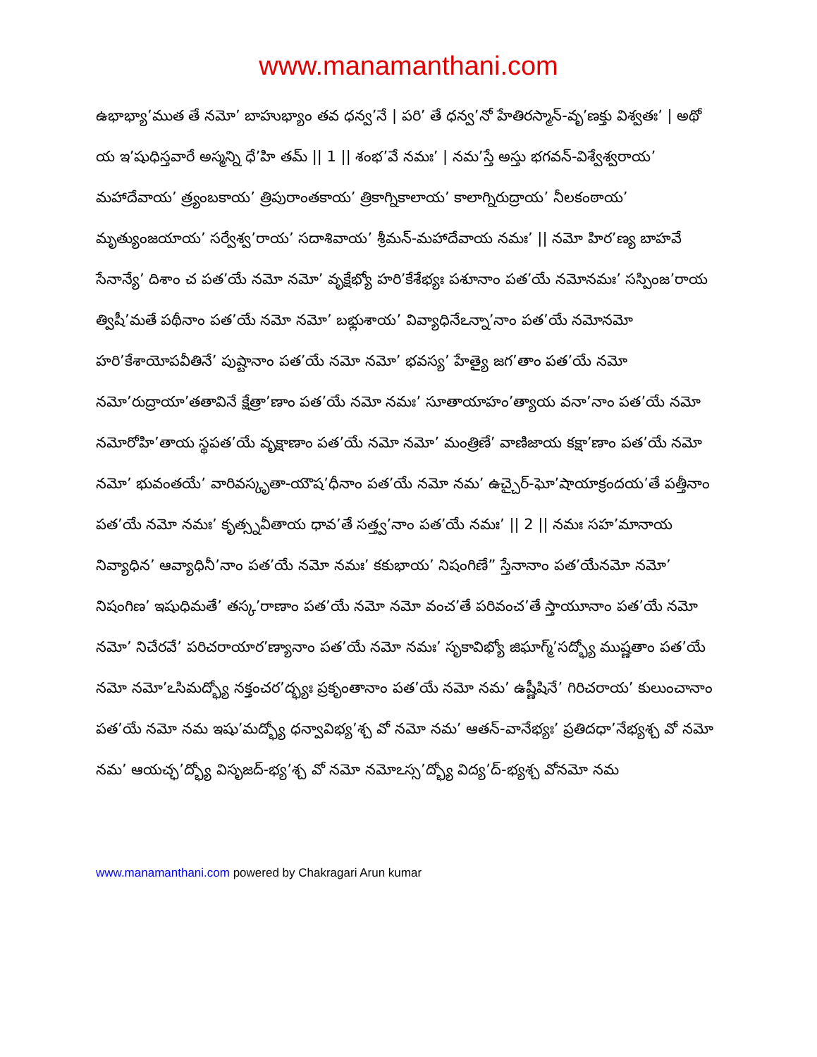www.manamanthani.com
ఉభాభ్యా’ముత తే నమో’ బాహుభ్యాం తవ ధన్వ’నే | పరి’ తే ధన్వ’నో హేతిరస్మాన్-వృ’ణక్తు విశ్వతః’ | అథో య ఇ’షుధిస్తవారే అస్మన్ని ధే’హి తమ్ || 1 || శంభ’వే నమః’ | నమ’స్తే అస్తు భగవన్-విశ్వేశ్వరాయ’ మహాదేవాయ’ త్ర్యంబకాయ’ త్రిపురాంతకాయ’ త్రికాగ్నికాలాయ’ కాలాగ్నిరుద్రాయ’ నీలకంఠాయ’ మృత్యుంజయాయ’ సర్వేశ్వ’రాయ’ సదాశివాయ’ శ్రీమన్-మహాదేవాయ నమః’ || నమో హిర’ణ్య బాహవే సేనాన్యే’ దిశాం చ పత’యే నమో నమో’ వృక్షేభ్యో హరి’కేశేభ్యః పశూనాం పత’యే నమోనమః’ సస్పింజ’రాయ త్విషీ’మతే పథీనాం పత’యే నమో నమో’ బభ్లుశాయ’ వివ్యాధినేఽన్నా’నాం పత’యే నమోనమో హరి’కేశాయోపవీతినే’ పుష్టానాం పత’యే నమో నమో’ భవస్య’ హేత్యై జగ’తాం పత’యే నమో నమో’రుద్రాయా’తతావినే క్షేత్రా’ణాం పత’యే నమో నమః’ సూతాయాహం’త్యాయ వనా’నాం పత’యే నమో నమోరోహి’తాయ స్థపత’యే వృక్షాణాం పత’యే నమో నమో’ మంత్రిణే’ వాణిజాయ కక్షా’ణాం పత’యే నమో నమో’ భువంతయే’ వారివస్కృతా-యౌష’ధీనాం పత’యే నమో నమ’ ఉచ్చైర్-ఘో’షాయాక్రందయ’తే పత్తీనాం పత’యే నమో నమః’ కృత్స్నవీతాయ ధావ’తే సత్త్వ’నాం పత’యే నమః’ || 2 || నమః సహ’మానాయ నివ్యాధిన’ ఆవ్యాధినీ’నాం పత’యే నమో నమః’ కకుభాయ’ నిషంగిణే” స్తేనానాం పత’యేనమో నమో’ నిషంగిణ’ ఇషుధిమతే’ తస్క’రాణాం పత’యే నమో నమో వంచ’తే పరివంచ’తే స్తాయూనాం పత’యే నమో నమో’ నిచేరవే’ పరిచరాయార’ణ్యానాం పత’యే నమో నమః’ సృకావిభ్యో జిఘాగ్మ్’సద్భ్యో ముష్ణతాం పత’యే నమో నమో’ఽసిమద్భ్యో నక్తంచర’ద్భ్యః ప్రకృంతానాం పత’యే నమో నమ’ ఉష్ణీషినే’ గిరిచరాయ’ కులుంచానాం పత’యే నమో నమ ఇషు’మద్భ్యో ధన్వావిభ్య’శ్చ వో నమో నమ’ ఆతన్-వానేభ్యః’ ప్రతిదధా’నేభ్యశ్చ వో నమో నమ’ ఆయచ్ఛ’ద్భ్యో విసృజద్-భ్య’శ్చ వో నమో నమోఽస్స’ద్భ్యో విద్య’ద్-భ్యశ్చ వోనమో నమ
www.manamanthani.com powered by Chakragari Arun kumar